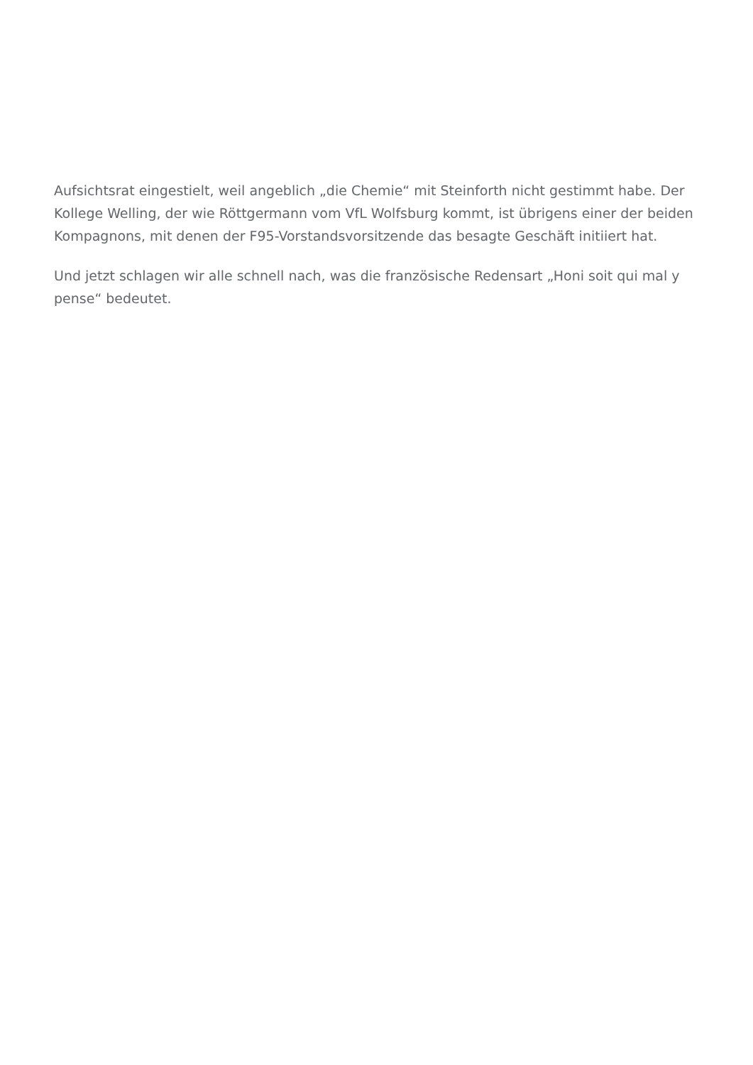Aufsichtsrat eingestielt, weil angeblich „die Chemie“ mit Steinforth nicht gestimmt habe. Der Kollege Welling, der wie Röttgermann vom VfL Wolfsburg kommt, ist übrigens einer der beiden Kompagnons, mit denen der F95-Vorstandsvorsitzende das besagte Geschäft initiiert hat.
Und jetzt schlagen wir alle schnell nach, was die französische Redensart „Honi soit qui mal y pense“ bedeutet.